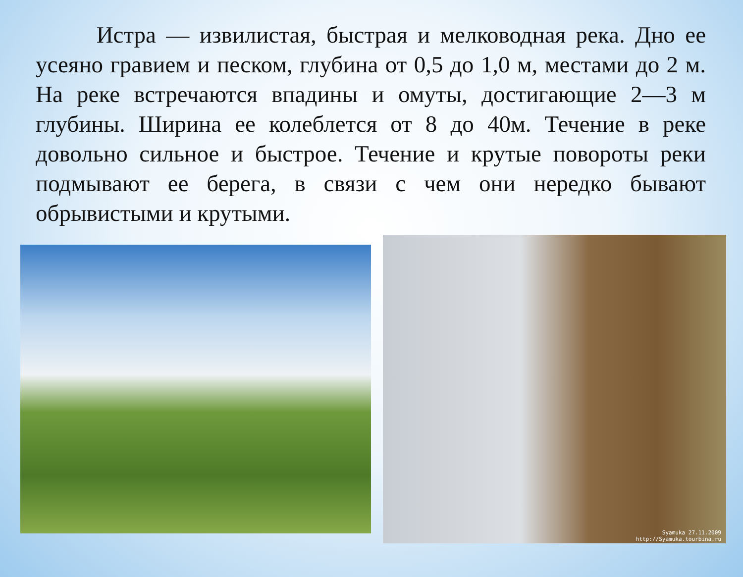Истра — извилистая, быстрая и мелководная река. Дно ее усеяно гравием и песком, глубина от 0,5 до 1,0 м, местами до 2 м. На реке встречаются впадины и омуты, достигающие 2—3 м глубины. Ширина ее колеблется от 8 до 40м. Течение в реке довольно сильное и быстрое. Течение и крутые повороты реки подмывают ее берега, в связи с чем они нередко бывают обрывистыми и крутыми.
Syamuka 27.11.2009
http://Syamuka.tourbina.ru